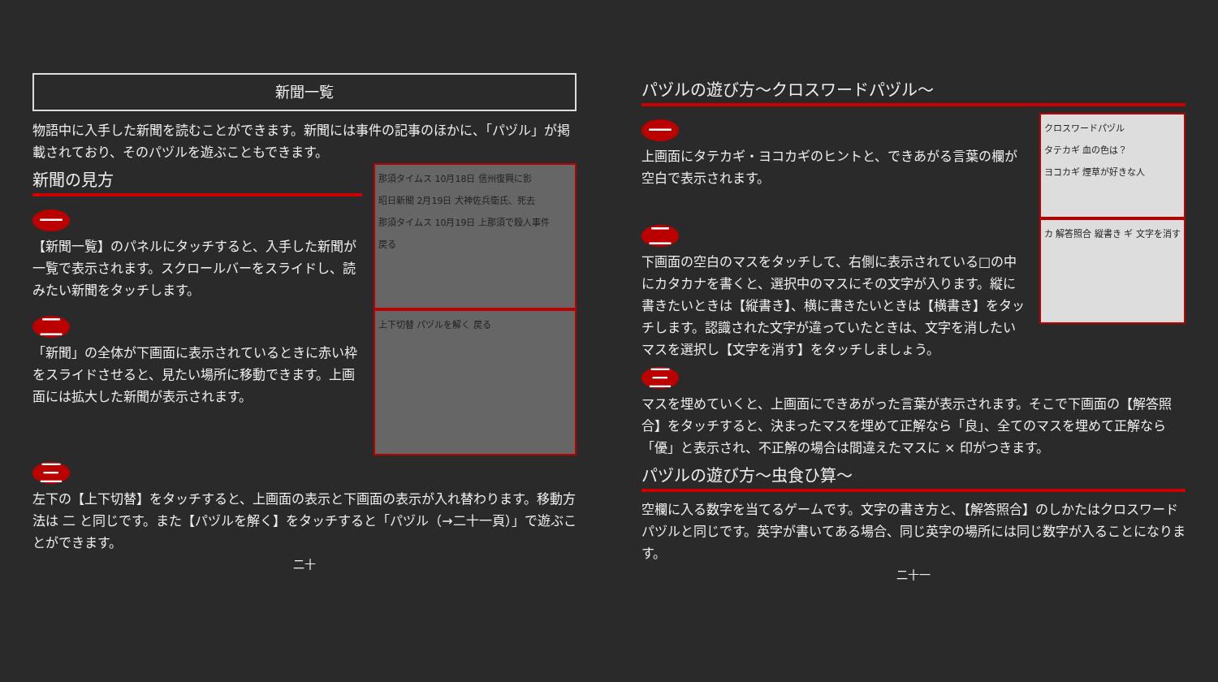新聞一覧
物語中に入手した新聞を読むことができます。新聞には事件の記事のほかに、「パヅル」が掲載されており、そのパヅルを遊ぶこともできます。
新聞の見方
一
【新聞一覧】のパネルにタッチすると、入手した新聞が一覧で表示されます。スクロールバーをスライドし、読みたい新聞をタッチします。
那須タイムス 10月18日 信州復興に影
昭日新聞 2月19日 犬神佐兵衛氏、死去
那須タイムス 10月19日 上那須で殺人事件
戻る
二
「新聞」の全体が下画面に表示されているときに赤い枠をスライドさせると、見たい場所に移動できます。上画面には拡大した新聞が表示されます。
上下切替 パヅルを解く 戻る
三
左下の【上下切替】をタッチすると、上画面の表示と下画面の表示が入れ替わります。移動方法は 二 と同じです。また【パヅルを解く】をタッチすると「パヅル（→二十一頁）」で遊ぶことができます。
二十
パヅルの遊び方～クロスワードパヅル～
一
上画面にタテカギ・ヨコカギのヒントと、できあがる言葉の欄が空白で表示されます。
クロスワードパヅル
タテカギ 血の色は？
ヨコカギ 煙草が好きな人
二
下画面の空白のマスをタッチして、右側に表示されている□の中にカタカナを書くと、選択中のマスにその文字が入ります。縦に書きたいときは【縦書き】、横に書きたいときは【横書き】をタッチします。認識された文字が違っていたときは、文字を消したいマスを選択し【文字を消す】をタッチしましょう。
カ 解答照合 縦書き ギ 文字を消す
三
マスを埋めていくと、上画面にできあがった言葉が表示されます。そこで下画面の【解答照合】をタッチすると、決まったマスを埋めて正解なら「良」、全てのマスを埋めて正解なら「優」と表示され、不正解の場合は間違えたマスに × 印がつきます。
パヅルの遊び方～虫食ひ算～
空欄に入る数字を当てるゲームです。文字の書き方と、【解答照合】のしかたはクロスワードパヅルと同じです。英字が書いてある場合、同じ英字の場所には同じ数字が入ることになります。
二十一